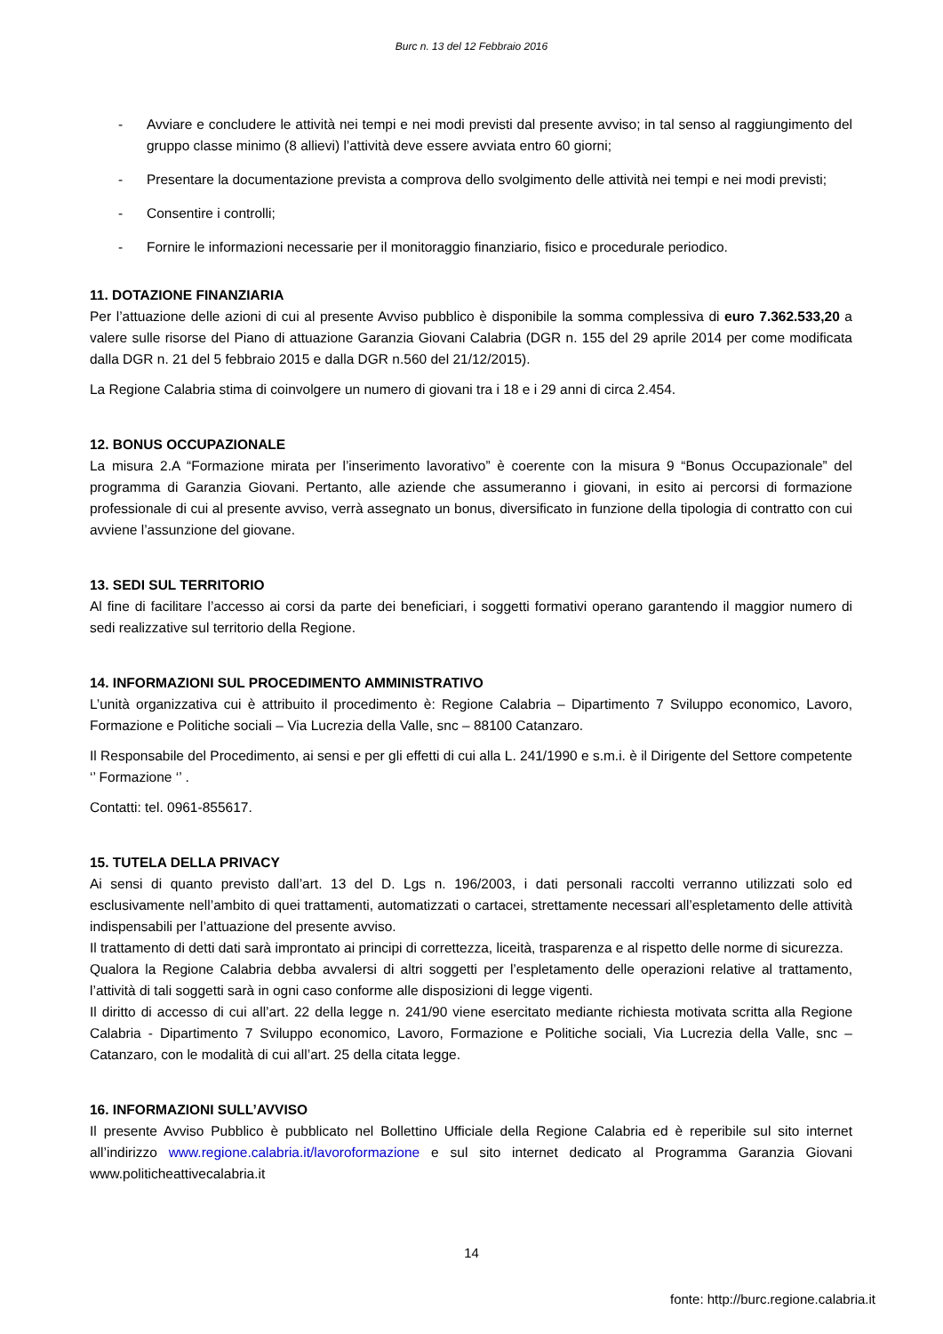Burc n. 13 del 12 Febbraio 2016
- Avviare e concludere le attività nei tempi e nei modi previsti dal presente avviso; in tal senso al raggiungimento del gruppo classe minimo (8 allievi) l’attività deve essere avviata entro 60 giorni;
- Presentare la documentazione prevista a comprova dello svolgimento delle attività nei tempi e nei modi previsti;
- Consentire i controlli;
- Fornire le informazioni necessarie per il monitoraggio finanziario, fisico e procedurale periodico.
11. DOTAZIONE FINANZIARIA
Per l’attuazione delle azioni di cui al presente Avviso pubblico è disponibile la somma complessiva di euro 7.362.533,20 a valere sulle risorse del Piano di attuazione Garanzia Giovani Calabria (DGR n. 155 del 29 aprile 2014 per come modificata dalla DGR n. 21 del 5 febbraio 2015 e dalla DGR n.560 del 21/12/2015).
La Regione Calabria stima di coinvolgere un numero di giovani tra i 18 e i 29 anni di circa 2.454.
12. BONUS OCCUPAZIONALE
La misura 2.A “Formazione mirata per l’inserimento lavorativo” è coerente con la misura 9 “Bonus Occupazionale” del programma di Garanzia Giovani. Pertanto, alle aziende che assumeranno i giovani, in esito ai percorsi di formazione professionale di cui al presente avviso, verrà assegnato un bonus, diversificato in funzione della tipologia di contratto con cui avviene l’assunzione del giovane.
13. SEDI SUL TERRITORIO
Al fine di facilitare l’accesso ai corsi da parte dei beneficiari, i soggetti formativi operano garantendo il maggior numero di sedi realizzative sul territorio della Regione.
14. INFORMAZIONI SUL PROCEDIMENTO AMMINISTRATIVO
L’unità organizzativa cui è attribuito il procedimento è: Regione Calabria – Dipartimento 7 Sviluppo economico, Lavoro, Formazione e Politiche sociali – Via Lucrezia della Valle, snc – 88100 Catanzaro.
Il Responsabile del Procedimento, ai sensi e per gli effetti di cui alla L. 241/1990 e s.m.i. è il Dirigente del Settore competente ‘’ Formazione ‘’ .
Contatti: tel. 0961-855617.
15. TUTELA DELLA PRIVACY
Ai sensi di quanto previsto dall’art. 13 del D. Lgs n. 196/2003, i dati personali raccolti verranno utilizzati solo ed esclusivamente nell’ambito di quei trattamenti, automatizzati o cartacei, strettamente necessari all’espletamento delle attività indispensabili per l’attuazione del presente avviso.
Il trattamento di detti dati sarà improntato ai principi di correttezza, liceità, trasparenza e al rispetto delle norme di sicurezza.
Qualora la Regione Calabria debba avvalersi di altri soggetti per l’espletamento delle operazioni relative al trattamento, l’attività di tali soggetti sarà in ogni caso conforme alle disposizioni di legge vigenti.
Il diritto di accesso di cui all’art. 22 della legge n. 241/90 viene esercitato mediante richiesta motivata scritta alla Regione Calabria - Dipartimento 7 Sviluppo economico, Lavoro, Formazione e Politiche sociali, Via Lucrezia della Valle, snc – Catanzaro, con le modalità di cui all’art. 25 della citata legge.
16. INFORMAZIONI SULL’AVVISO
Il presente Avviso Pubblico è pubblicato nel Bollettino Ufficiale della Regione Calabria ed è reperibile sul sito internet all’indirizzo www.regione.calabria.it/lavoroformazione e sul sito internet dedicato al Programma Garanzia Giovani www.politicheattivecalabria.it
14
fonte: http://burc.regione.calabria.it